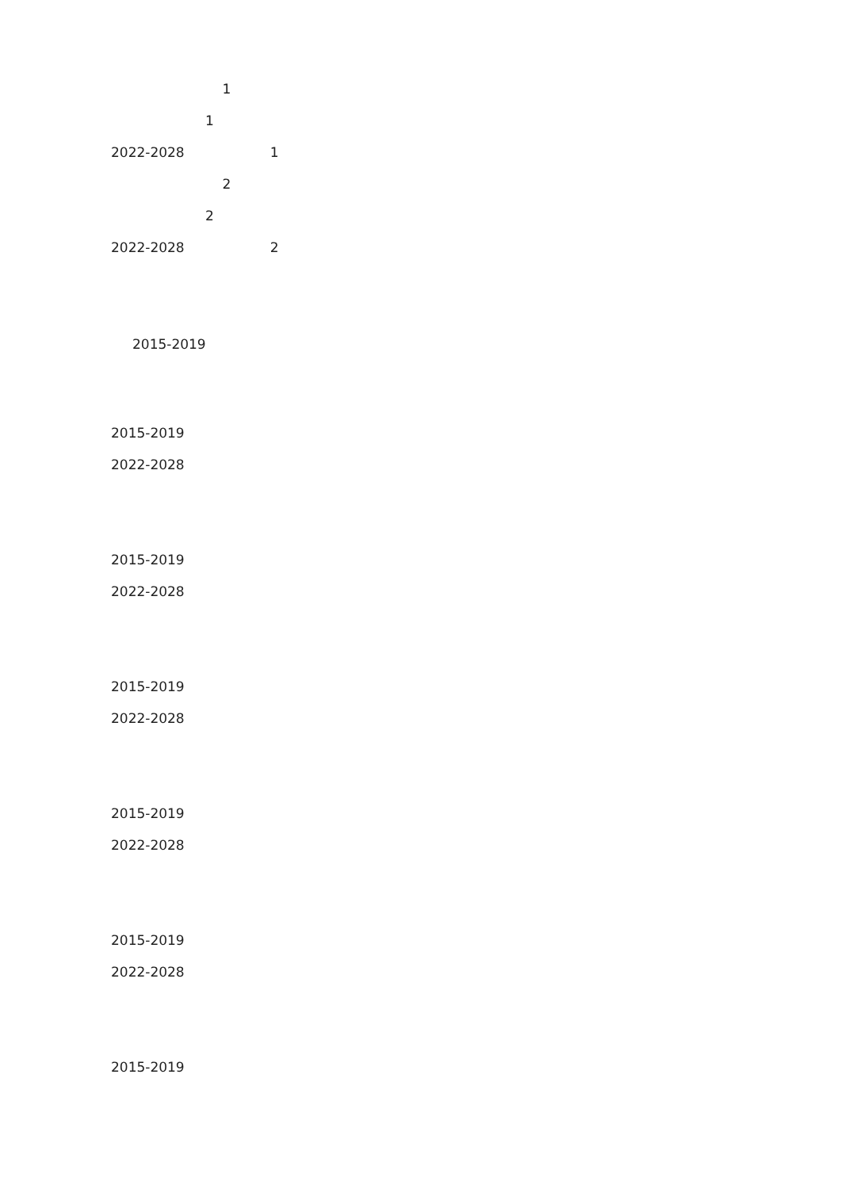1
1
2022-2028 1
2
2
2022-2028 2
2015-2019
2015-2019
2022-2028
2015-2019
2022-2028
2015-2019
2022-2028
2015-2019
2022-2028
2015-2019
2022-2028
2015-2019